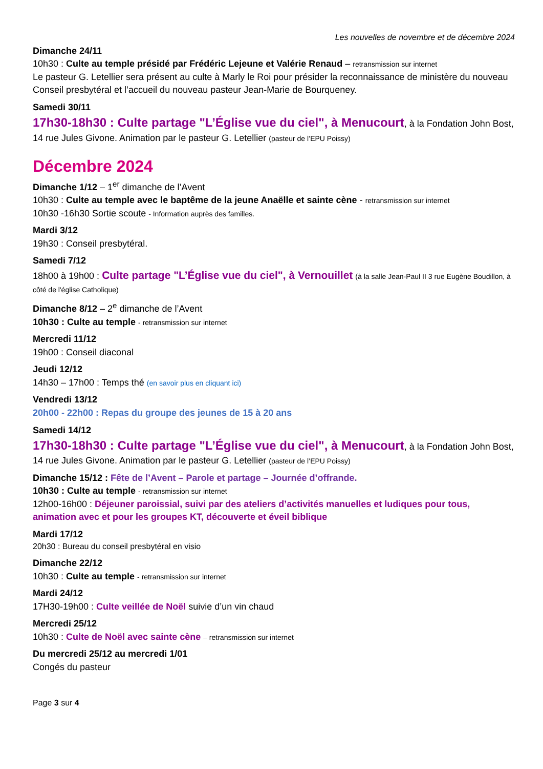Les nouvelles de novembre et de décembre 2024
Dimanche 24/11
10h30 : Culte au temple présidé par Frédéric Lejeune et Valérie Renaud – retransmission sur internet
Le pasteur G. Letellier sera présent au culte à Marly le Roi pour présider la reconnaissance de ministère du nouveau Conseil presbytéral et l’accueil du nouveau pasteur Jean-Marie de Bourqueney.
Samedi 30/11
17h30-18h30 : Culte partage "L’Église vue du ciel", à Menucourt, à la Fondation John Bost, 14 rue Jules Givone. Animation par le pasteur G. Letellier (pasteur de l’EPU Poissy)
Décembre 2024
Dimanche 1/12 – 1<sup>er</sup> dimanche de l’Avent
10h30 : Culte au temple avec le baptême de la jeune Anaëlle et sainte cène - retransmission sur internet
10h30 -16h30 Sortie scoute - Information auprès des familles.
Mardi 3/12
19h30 : Conseil presbytéral.
Samedi 7/12
18h00 à 19h00 : Culte partage "L’Église vue du ciel", à Vernouillet (à la salle Jean-Paul II 3 rue Eugène Boudillon, à côté de l'église Catholique)
Dimanche 8/12 – 2<sup>e</sup> dimanche de l’Avent
10h30 : Culte au temple - retransmission sur internet
Mercredi 11/12
19h00 : Conseil diaconal
Jeudi 12/12
14h30 – 17h00 : Temps thé (en savoir plus en cliquant ici)
Vendredi 13/12
20h00 - 22h00 : Repas du groupe des jeunes de 15 à 20 ans
Samedi 14/12
17h30-18h30 : Culte partage "L’Église vue du ciel", à Menucourt, à la Fondation John Bost, 14 rue Jules Givone. Animation par le pasteur G. Letellier (pasteur de l’EPU Poissy)
Dimanche 15/12 : Fête de l’Avent – Parole et partage – Journée d’offrande.
10h30 : Culte au temple - retransmission sur internet
12h00-16h00 : Déjeuner paroissial, suivi par des ateliers d’activités manuelles et ludiques pour tous, animation avec et pour les groupes KT, découverte et éveil biblique
Mardi 17/12
20h30 : Bureau du conseil presbytéral en visio
Dimanche 22/12
10h30 : Culte au temple - retransmission sur internet
Mardi 24/12
17H30-19h00 : Culte veillée de Noël suivie d’un vin chaud
Mercredi 25/12
10h30 : Culte de Noël avec sainte cène – retransmission sur internet
Du mercredi 25/12 au mercredi 1/01
Congés du pasteur
Page 3 sur 4